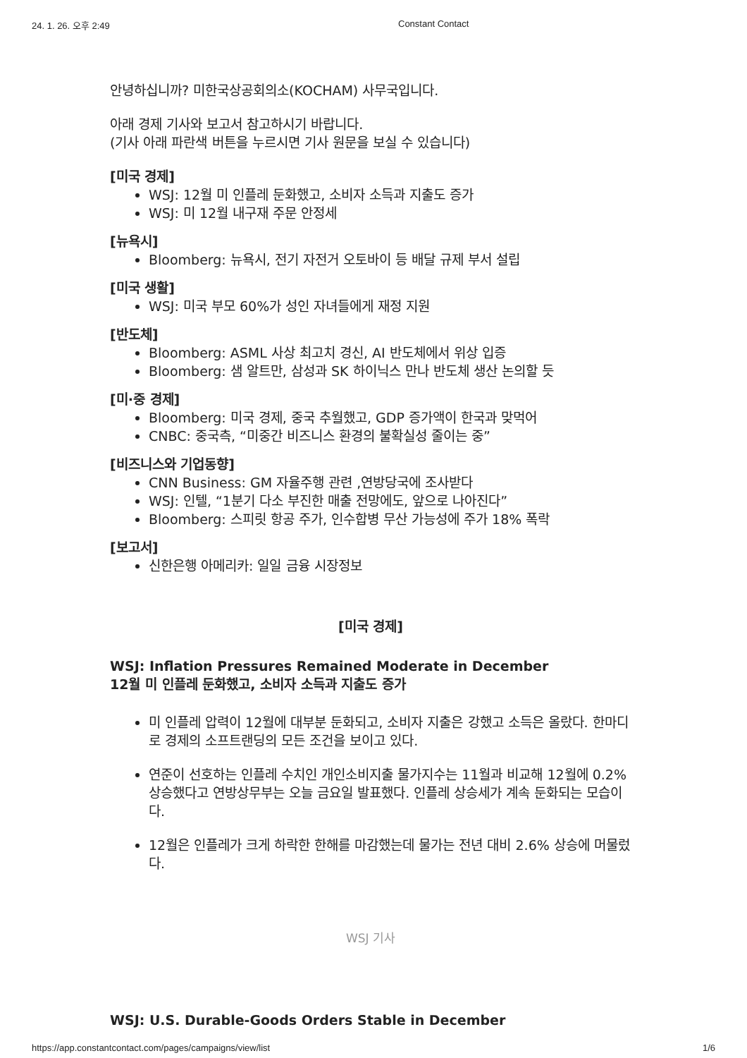24. 1. 26. 오후 2:49 Constant Contact
안녕하십니까? 미한국상공회의소(KOCHAM) 사무국입니다.
아래 경제 기사와 보고서 참고하시기 바랍니다.
(기사 아래 파란색 버튼을 누르시면 기사 원문을 보실 수 있습니다)
[미국 경제]
WSJ: 12월 미 인플레 둔화했고, 소비자 소득과 지출도 증가
WSJ: 미 12월 내구재 주문 안정세
[뉴욕시]
Bloomberg: 뉴욕시, 전기 자전거 오토바이 등 배달 규제 부서 설립
[미국 생활]
WSJ: 미국 부모 60%가 성인 자녀들에게 재정 지원
[반도체]
Bloomberg: ASML 사상 최고치 경신, AI 반도체에서 위상 입증
Bloomberg: 샘 알트만, 삼성과 SK 하이닉스 만나 반도체 생산 논의할 듯
[미·중 경제]
Bloomberg: 미국 경제, 중국 추월했고, GDP 증가액이 한국과 맞먹어
CNBC: 중국측, “미중간 비즈니스 환경의 불확실성 줄이는 중”
[비즈니스와 기업동향]
CNN Business: GM 자율주행 관련 ,연방당국에 조사받다
WSJ: 인텔, “1분기 다소 부진한 매출 전망에도, 앞으로 나아진다”
Bloomberg: 스피릿 항공 주가, 인수합병 무산 가능성에 주가 18% 폭락
[보고서]
신한은행 아메리카: 일일 금융 시장정보
[미국 경제]
WSJ: Inflation Pressures Remained Moderate in December
12월 미 인플레 둔화했고, 소비자 소득과 지출도 증가
미 인플레 압력이 12월에 대부분 둔화되고, 소비자 지출은 강했고 소득은 올랐다. 한마디로 경제의 소프트랜딩의 모든 조건을 보이고 있다.
연준이 선호하는 인플레 수치인 개인소비지출 물가지수는 11월과 비교해 12월에 0.2% 상승했다고 연방상무부는 오늘 금요일 발표했다. 인플레 상승세가 계속 둔화되는 모습이다.
12월은 인플레가 크게 하락한 한해를 마감했는데 물가는 전년 대비 2.6% 상승에 머물렀다.
WSJ 기사
WSJ: U.S. Durable-Goods Orders Stable in December
https://app.constantcontact.com/pages/campaigns/view/list 1/6